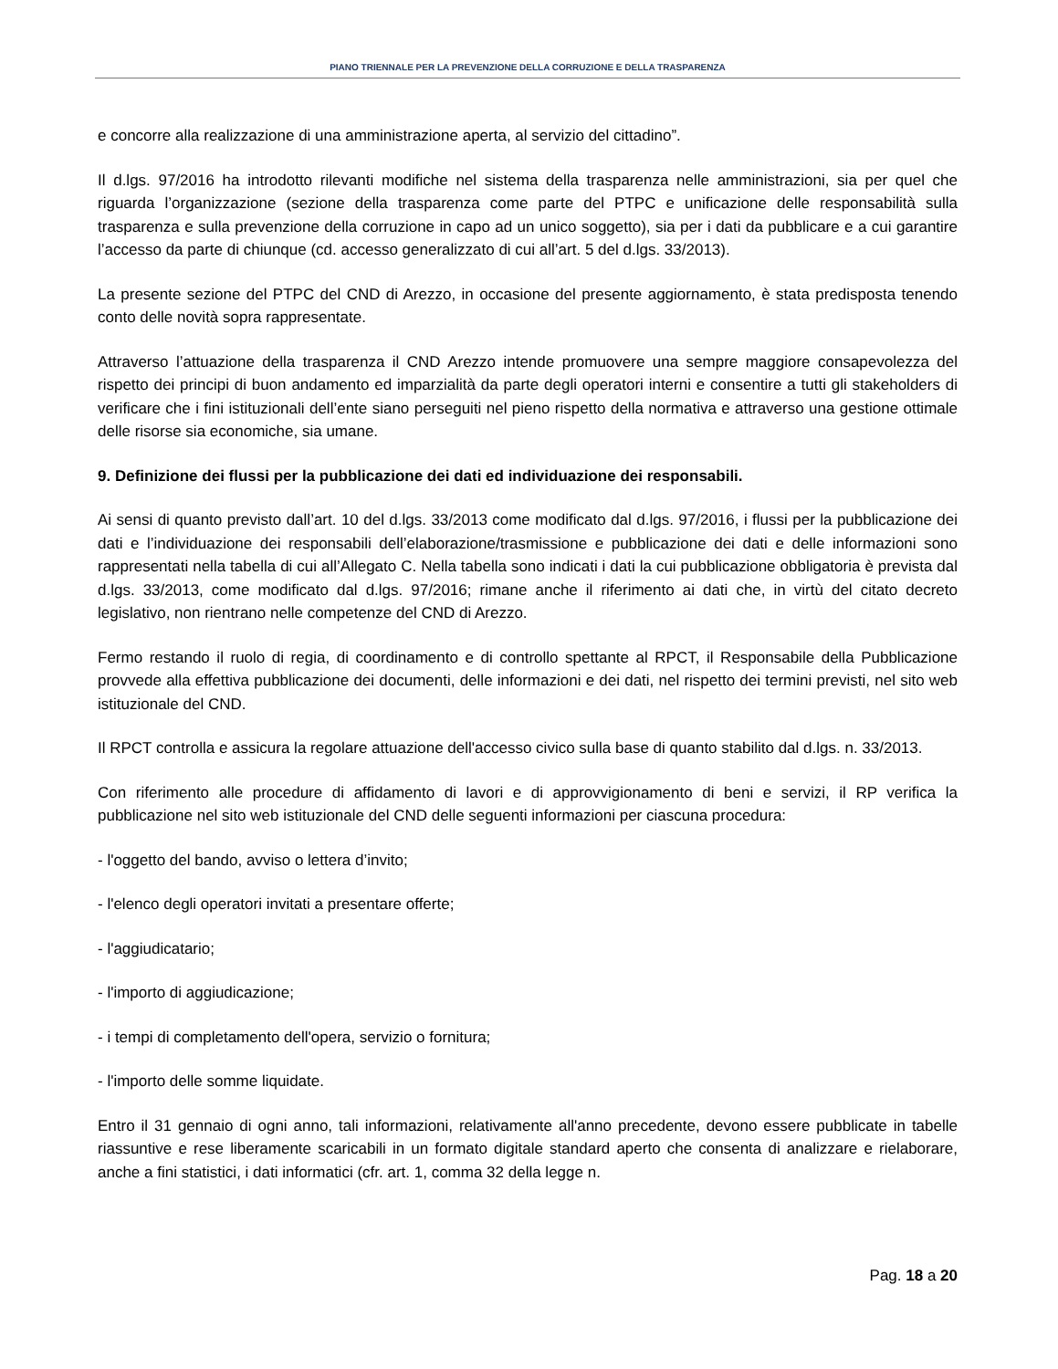PIANO TRIENNALE PER LA PREVENZIONE DELLA CORRUZIONE E DELLA TRASPARENZA
e concorre alla realizzazione di una amministrazione aperta, al servizio del cittadino”.
Il d.lgs. 97/2016 ha introdotto rilevanti modifiche nel sistema della trasparenza nelle amministrazioni, sia per quel che riguarda l’organizzazione (sezione della trasparenza come parte del PTPC e unificazione delle responsabilità sulla trasparenza e sulla prevenzione della corruzione in capo ad un unico soggetto), sia per i dati da pubblicare e a cui garantire l’accesso da parte di chiunque (cd. accesso generalizzato di cui all’art. 5 del d.lgs. 33/2013).
La presente sezione del PTPC del CND di Arezzo, in occasione del presente aggiornamento, è stata predisposta tenendo conto delle novità sopra rappresentate.
Attraverso l’attuazione della trasparenza il CND Arezzo intende promuovere una sempre maggiore consapevolezza del rispetto dei principi di buon andamento ed imparzialità da parte degli operatori interni e consentire a tutti gli stakeholders di verificare che i fini istituzionali dell’ente siano perseguiti nel pieno rispetto della normativa e attraverso una gestione ottimale delle risorse sia economiche, sia umane.
9. Definizione dei flussi per la pubblicazione dei dati ed individuazione dei responsabili.
Ai sensi di quanto previsto dall’art. 10 del d.lgs. 33/2013 come modificato dal d.lgs. 97/2016, i flussi per la pubblicazione dei dati e l’individuazione dei responsabili dell’elaborazione/trasmissione e pubblicazione dei dati e delle informazioni sono rappresentati nella tabella di cui all’Allegato C. Nella tabella sono indicati i dati la cui pubblicazione obbligatoria è prevista dal d.lgs. 33/2013, come modificato dal d.lgs. 97/2016; rimane anche il riferimento ai dati che, in virtù del citato decreto legislativo, non rientrano nelle competenze del CND di Arezzo.
Fermo restando il ruolo di regia, di coordinamento e di controllo spettante al RPCT, il Responsabile della Pubblicazione provvede alla effettiva pubblicazione dei documenti, delle informazioni e dei dati, nel rispetto dei termini previsti, nel sito web istituzionale del CND.
Il RPCT controlla e assicura la regolare attuazione dell'accesso civico sulla base di quanto stabilito dal d.lgs. n. 33/2013.
Con riferimento alle procedure di affidamento di lavori e di approvvigionamento di beni e servizi, il RP verifica la pubblicazione nel sito web istituzionale del CND delle seguenti informazioni per ciascuna procedura:
- l'oggetto del bando, avviso o lettera d’invito;
- l'elenco degli operatori invitati a presentare offerte;
- l'aggiudicatario;
- l'importo di aggiudicazione;
- i tempi di completamento dell'opera, servizio o fornitura;
- l'importo delle somme liquidate.
Entro il 31 gennaio di ogni anno, tali informazioni, relativamente all'anno precedente, devono essere pubblicate in tabelle riassuntive e rese liberamente scaricabili in un formato digitale standard aperto che consenta di analizzare e rielaborare, anche a fini statistici, i dati informatici (cfr. art. 1, comma 32 della legge n.
Pag. 18 a 20